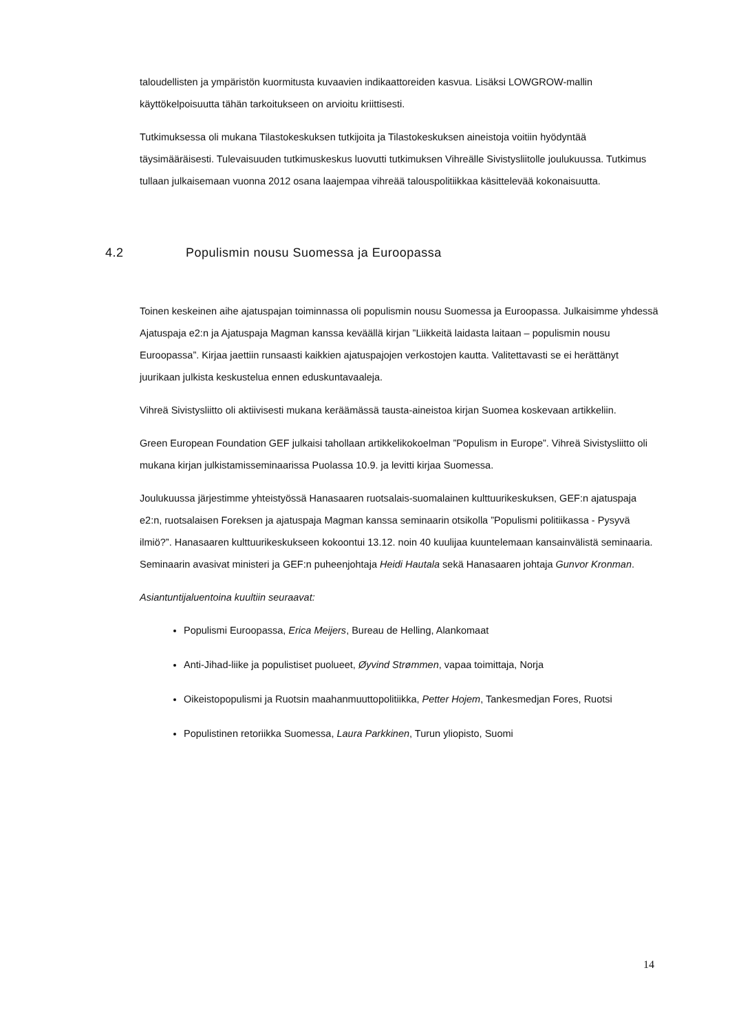taloudellisten ja ympäristön kuormitusta kuvaavien indikaattoreiden kasvua. Lisäksi LOWGROW-mallin käyttökelpoisuutta tähän tarkoitukseen on arvioitu kriittisesti.
Tutkimuksessa oli mukana Tilastokeskuksen tutkijoita ja Tilastokeskuksen aineistoja voitiin hyödyntää täysimääräisesti. Tulevaisuuden tutkimuskeskus luovutti tutkimuksen Vihreälle Sivistysliitolle joulukuussa. Tutkimus tullaan julkaisemaan vuonna 2012 osana laajempaa vihreää talouspolitiikkaa käsittelevää kokonaisuutta.
4.2 Populismin nousu Suomessa ja Euroopassa
Toinen keskeinen aihe ajatuspajan toiminnassa oli populismin nousu Suomessa ja Euroopassa. Julkaisimme yhdessä Ajatuspaja e2:n ja Ajatuspaja Magman kanssa keväällä kirjan ”Liikkeitä laidasta laitaan – populismin nousu Euroopassa”. Kirjaa jaettiin runsaasti kaikkien ajatuspajojen verkostojen kautta. Valitettavasti se ei herättänyt juurikaan julkista keskustelua ennen eduskuntavaaleja.
Vihreä Sivistysliitto oli aktiivisesti mukana keräämässä tausta-aineistoa kirjan Suomea koskevaan artikkeliin.
Green European Foundation GEF julkaisi tahollaan artikkelikokoelman ”Populism in Europe”. Vihreä Sivistysliitto oli mukana kirjan julkistamisseminaarissa Puolassa 10.9. ja levitti kirjaa Suomessa.
Joulukuussa järjestimme yhteistyössä Hanasaaren ruotsalais-suomalainen kulttuurikeskuksen, GEF:n ajatuspaja e2:n, ruotsalaisen Foreksen ja ajatuspaja Magman kanssa seminaarin otsikolla ”Populismi politiikassa - Pysyvä ilmiö?”. Hanasaaren kulttuurikeskukseen kokoontui 13.12. noin 40 kuulijaa kuuntelemaan kansainvälistä seminaaria. Seminaarin avasivat ministeri ja GEF:n puheenjohtaja Heidi Hautala sekä Hanasaaren johtaja Gunvor Kronman.
Asiantuntijaluentoina kuultiin seuraavat:
Populismi Euroopassa, Erica Meijers, Bureau de Helling, Alankomaat
Anti-Jihad-liike ja populistiset puolueet, Øyvind Strømmen, vapaa toimittaja, Norja
Oikeistopopulismi ja Ruotsin maahanmuuttopolitiikka, Petter Hojem, Tankesmedjan Fores, Ruotsi
Populistinen retoriikka Suomessa, Laura Parkkinen, Turun yliopisto, Suomi
14